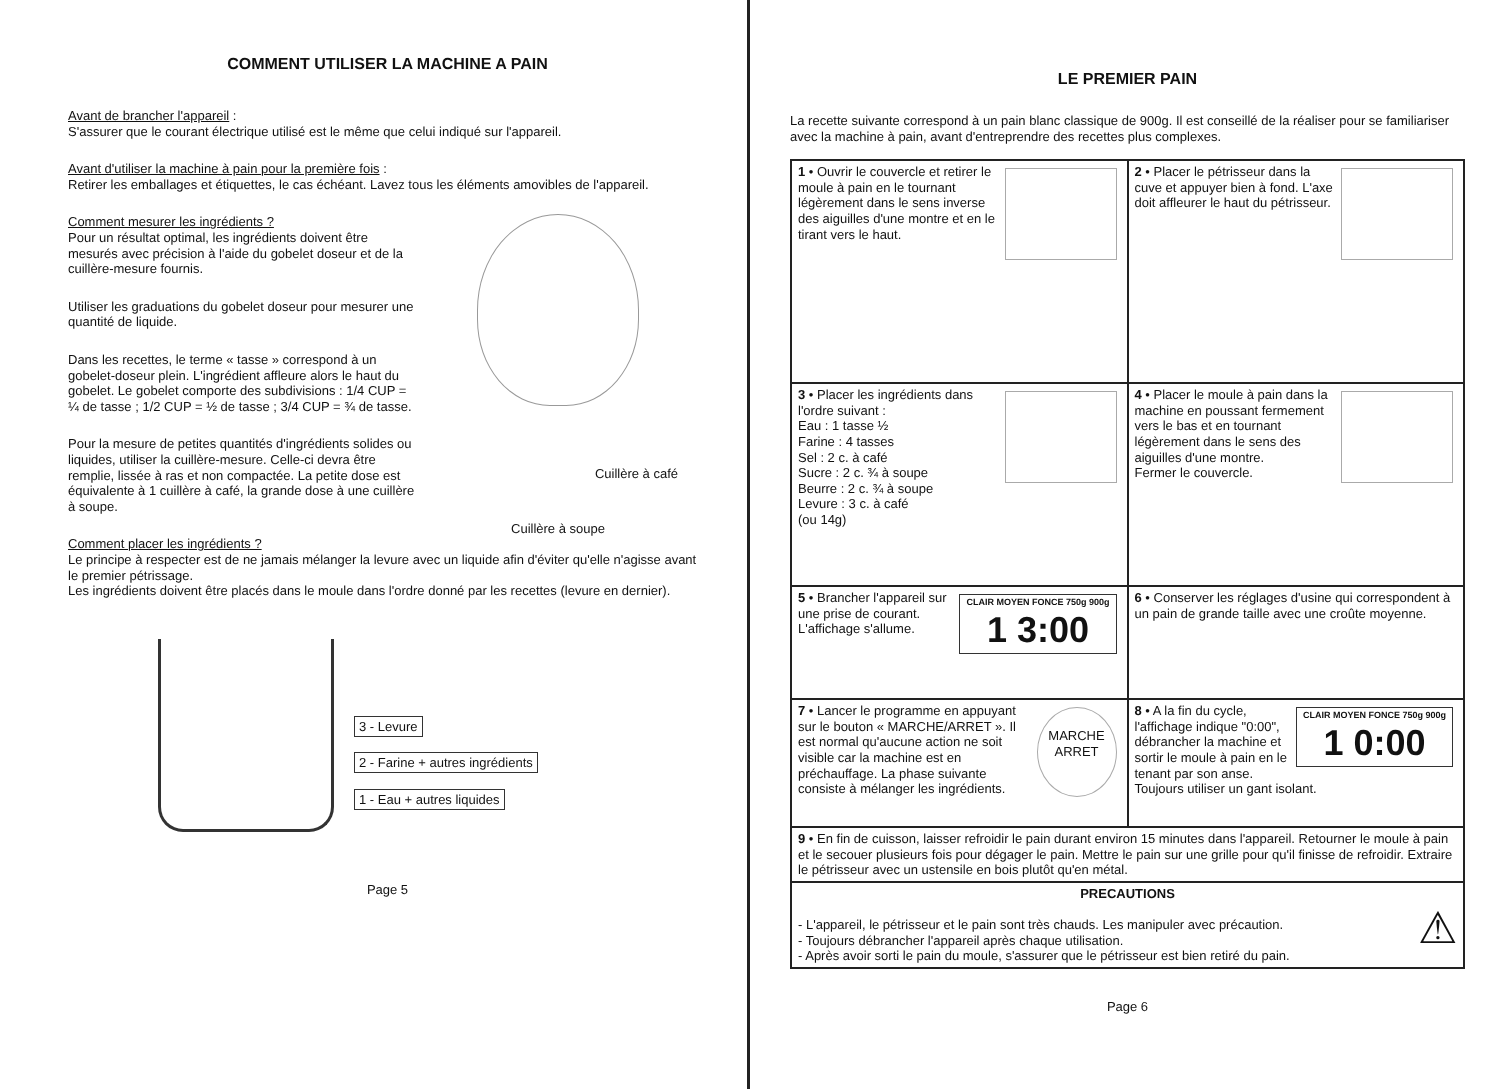COMMENT UTILISER LA MACHINE A PAIN
Avant de brancher l'appareil :
S'assurer que le courant électrique utilisé est le même que celui indiqué sur l'appareil.
Avant d'utiliser la machine à pain pour la première fois :
Retirer les emballages et étiquettes, le cas échéant. Lavez tous les éléments amovibles de l'appareil.
Comment mesurer les ingrédients ?
Pour un résultat optimal, les ingrédients doivent être mesurés avec précision à l'aide du gobelet doseur et de la cuillère-mesure fournis.
Utiliser les graduations du gobelet doseur pour mesurer une quantité de liquide.
Dans les recettes, le terme « tasse » correspond à un gobelet-doseur plein. L'ingrédient affleure alors le haut du gobelet. Le gobelet comporte des subdivisions : 1/4 CUP = ¼ de tasse ; 1/2 CUP = ½ de tasse ; 3/4 CUP = ¾ de tasse.
Pour la mesure de petites quantités d'ingrédients solides ou liquides, utiliser la cuillère-mesure. Celle-ci devra être remplie, lissée à ras et non compactée. La petite dose est équivalente à 1 cuillère à café, la grande dose à une cuillère à soupe.
Cuillère à café
Cuillère à soupe
Comment placer les ingrédients ?
Le principe à respecter est de ne jamais mélanger la levure avec un liquide afin d'éviter qu'elle n'agisse avant le premier pétrissage.
Les ingrédients doivent être placés dans le moule dans l'ordre donné par les recettes (levure en dernier).
3 - Levure
2 - Farine + autres ingrédients
1 - Eau + autres liquides
Page 5
LE PREMIER PAIN
La recette suivante correspond à un pain blanc classique de 900g. Il est conseillé de la réaliser pour se familiariser avec la machine à pain, avant d'entreprendre des recettes plus complexes.
| 1 • Ouvrir le couvercle et retirer le moule à pain en le tournant légèrement dans le sens inverse des aiguilles d'une montre et en le tirant vers le haut. | 2 • Placer le pétrisseur dans la cuve et appuyer bien à fond. L'axe doit affleurer le haut du pétrisseur. |
| 3 • Placer les ingrédients dans l'ordre suivant : Eau : 1 tasse ½ Farine : 4 tasses Sel : 2 c. à café Sucre : 2 c. ¾ à soupe Beurre : 2 c. ¾ à soupe Levure : 3 c. à café (ou 14g) | 4 • Placer le moule à pain dans la machine en poussant fermement vers le bas et en tournant légèrement dans le sens des aiguilles d'une montre. Fermer le couvercle. |
| CLAIR MOYEN FONCE 750g 900g 1 3:00 5 • Brancher l'appareil sur une prise de courant. L'affichage s'allume. | 6 • Conserver les réglages d'usine qui correspondent à un pain de grande taille avec une croûte moyenne. |
| MARCHE ARRET 7 • Lancer le programme en appuyant sur le bouton « MARCHE/ARRET ». Il est normal qu'aucune action ne soit visible car la machine est en préchauffage. La phase suivante consiste à mélanger les ingrédients. | CLAIR MOYEN FONCE 750g 900g 1 0:00 8 • A la fin du cycle, l'affichage indique "0:00", débrancher la machine et sortir le moule à pain en le tenant par son anse. Toujours utiliser un gant isolant. |
| 9 • En fin de cuisson, laisser refroidir le pain durant environ 15 minutes dans l'appareil. Retourner le moule à pain et le secouer plusieurs fois pour dégager le pain. Mettre le pain sur une grille pour qu'il finisse de refroidir. Extraire le pétrisseur avec un ustensile en bois plutôt qu'en métal. | |
| PRECAUTIONS ⚠ - L'appareil, le pétrisseur et le pain sont très chauds. Les manipuler avec précaution. - Toujours débrancher l'appareil après chaque utilisation. - Après avoir sorti le pain du moule, s'assurer que le pétrisseur est bien retiré du pain. | |
Page 6